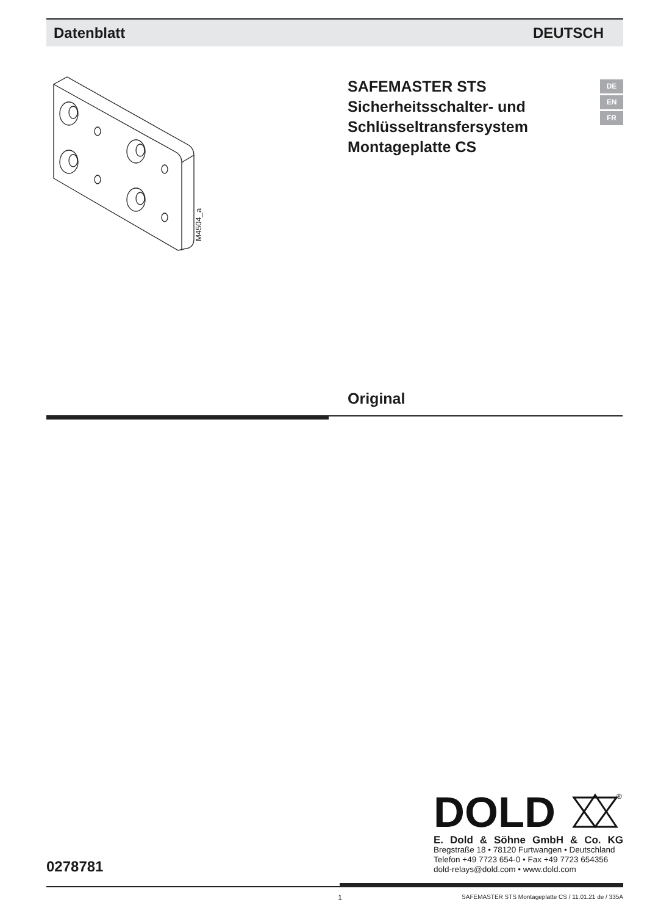Datenblatt DEUTSCH
M4504_a
SAFEMASTER STS
Sicherheitsschalter- und
Schlüsseltransfersystem
Montageplatte CS
DE
EN
FR
Original
DOLD
®
E. Dold & Söhne GmbH & Co. KG
Bregstraße 18 • 78120 Furtwangen • Deutschland
Telefon +49 7723 654-0 • Fax +49 7723 654356
dold-relays@dold.com • www.dold.com
0278781
1 SAFEMASTER STS Montageplatte CS / 11.01.21 de / 335A